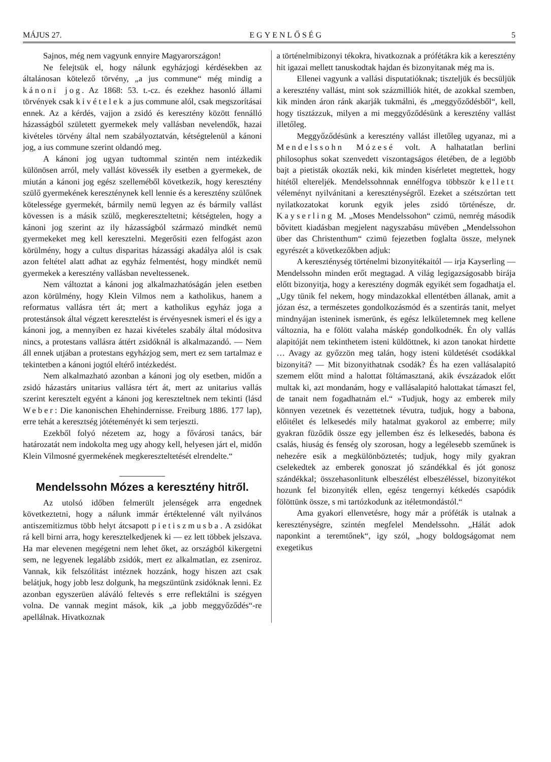MÁJUS 27. EGYENLŐSÉG 5
Sajnos, még nem vagyunk ennyire Magyarországon!
Ne felejtsük el, hogy nálunk egyházjogi kérdésekben az általánosan kötelező törvény, „a jus commune“ még mindig a kánoni jog. Az 1868: 53. t.-cz. és ezekhez hasonló állami törvények csak kivételek a jus commune alól, csak megszorításai ennek. Az a kérdés, vajjon a zsidó és keresztény között fennálló házasságból született gyermekek mely vallásban nevelendők, hazai kivételes törvény által nem szabályoztatván, kétségtelenül a kánoni jog, a ius commune szerint oldandó meg.
A kánoni jog ugyan tudtommal szintén nem intézkedik különösen arról, mely vallást kövessék ily esetben a gyermekek, de miután a kánoni jog egész szelleméből következik, hogy keresztény szülő gyermekének kereszténynek kell lennie és a keresztény szülőnek kötelessége gyermekét, bármily nemü legyen az és bármily vallást kövessen is a másik szülő, megkereszteltetni; kétségtelen, hogy a kánoni jog szerint az ily házasságból származó mindkét nemü gyermekeket meg kell keresztelni. Megerősiti ezen felfogást azon körülmény, hogy a cultus disparitas házassági akadálya alól is csak azon feltétel alatt adhat az egyház felmentést, hogy mindkét nemü gyermekek a keresztény vallásban neveltessenek.
Nem változtat a kánoni jog alkalmazhatóságán jelen esetben azon körülmény, hogy Klein Vilmos nem a katholikus, hanem a reformatus vallásra tért át; mert a katholikus egyház joga a protestánsok által végzett keresztelést is érvényesnek ismeri el és igy a kánoni jog, a mennyiben ez hazai kivételes szabály által módositva nincs, a protestans vallásra áttért zsidóknál is alkalmazandó. — Nem áll ennek utjában a protestans egyházjog sem, mert ez sem tartalmaz e tekintetben a kánoni jogtól eltérő intézkedést.
Nem alkalmazható azonban a kánoni jog oly esetben, midőn a zsidó házastárs unitarius vallásra tért át, mert az unitarius vallás szerint keresztelt egyént a kánoni jog kereszteltnek nem tekinti (lásd Weber: Die kanonischen Ehehindernisse. Freiburg 1886. 177 lap), erre tehát a keresztség jótéteményét ki sem terjeszti.
Ezekből folyó nézetem az, hogy a fővárosi tanács, bár határozatát nem indokolta meg ugy ahogy kell, helyesen járt el, midőn Klein Vilmosné gyermekének megkereszteltetését elrendelte.“
Mendelssohn Mózes a keresztény hitről.
Az utolsó időben felmerült jelenségek arra engednek következtetni, hogy a nálunk immár értéktelenné vált nyilvános antiszemitizmus több helyt átcsapott pietiszmusba. A zsidókat rá kell birni arra, hogy keresztelkedjenek ki — ez lett többek jelszava. Ha mar elevenen megégetni nem lehet őket, az országból kikergetni sem, ne legyenek legalább zsidók, mert ez alkalmatlan, ez zseniroz. Vannak, kik felszólitást intéznek hozzánk, hogy hiszen azt csak belátjuk, hogy jobb lesz dolgunk, ha megszüntünk zsidóknak lenni. Ez azonban egyszerüen aláváló feltevés s erre reflektálni is szégyen volna. De vannak megint mások, kik „a jobb meggyőződés“-re apellálnak. Hivatkoznak
a történelmibizonyi tékokra, hivatkoznak a prófétákra kik a keresztény hit igazai mellett tanuskodtak hajdan és bizonyitanak még ma is.
Ellenei vagyunk a vallási disputatióknak; tiszteljük és becsüljük a keresztény vallást, mint sok százmilliók hitét, de azokkal szemben, kik minden áron ránk akarják tukmálni, és „meggyőződésből“, kell, hogy tisztázzuk, milyen a mi meggyőződésünk a keresztény vallást illetőleg.
Meggyőződésünk a keresztény vallást illetőleg ugyanaz, mi a Mendelssohn Mózesé volt. A halhatatlan berlini philosophus sokat szenvedett viszontagságos életében, de a legtöbb bajt a pietisták okozták neki, kik minden kisérletet megtettek, hogy hitétől eltereljék. Mendelssohnnak ennélfogva többször kellett véleményt nyilvánitani a kereszténységről. Ezeket a szétszórtan tett nyilatkozatokat korunk egyik jeles zsidó történésze, dr. Kayserling M. „Moses Mendelssohon“ czimü, nemrég második bővitett kiadásban megjelent nagyszabásu müvében „Mendelssohon über das Christenthum“ czimü fejezetben foglalta össze, melynek egyrészét a következőkben adjuk:
A kereszténység történelmi bizonyitékaitól — irja Kayserling — Mendelssohn minden erőt megtagad. A világ legigazságosabb birája előtt bizonyitja, hogy a keresztény dogmák egyikét sem fogadhatja el. „Ugy tünik fel nekem, hogy mindazokkal ellentétben állanak, amit a józan ész, a természetes gondolkozásmód és a szentirás tanit, melyet mindnyájan isteninek ismerünk, és egész lelkületemnek meg kellene változnia, ha e fölött valaha máskép gondolkodnék. Én oly vallás alapitóját nem tekinthetem isteni küldöttnek, ki azon tanokat hirdette … Avagy az győzzön meg talán, hogy isteni küldetését csodákkal bizonyitá? — Mit bizonyithatnak csodák? És ha ezen vallásalapitó szemem előtt mind a halottat föltámasztaná, akik évszázadok előtt multak ki, azt mondanám, hogy e vallásalapitó halottakat támaszt fel, de tanait nem fogadhatnám el.“ »Tudjuk, hogy az emberek mily könnyen vezetnek és vezettetnek tévutra, tudjuk, hogy a babona, előitélet és lelkesedés mily hatalmat gyakorol az emberre; mily gyakran füződik össze egy jellemben ész és lelkesedés, babona és csalás, hiuság és fenség oly szorosan, hogy a legélesebb szeműnek is nehezére esik a megkülönböztetés; tudjuk, hogy mily gyakran cselekedtek az emberek gonoszat jó szándékkal és jót gonosz szándékkal; összehasonlitunk elbeszélést elbeszéléssel, bizonyitékot hozunk fel bizonyiték ellen, egész tengernyi kétkedés csapódik fölöttünk össze, s mi tartózkodunk az itéletmondástól.“
Ama gyakori ellenvetésre, hogy már a próféták is utalnak a kereszténységre, szintén megfelel Mendelssohn. „Hálát adok naponkint a teremtőnek“, igy szól, „hogy boldogságomat nem exegetikus